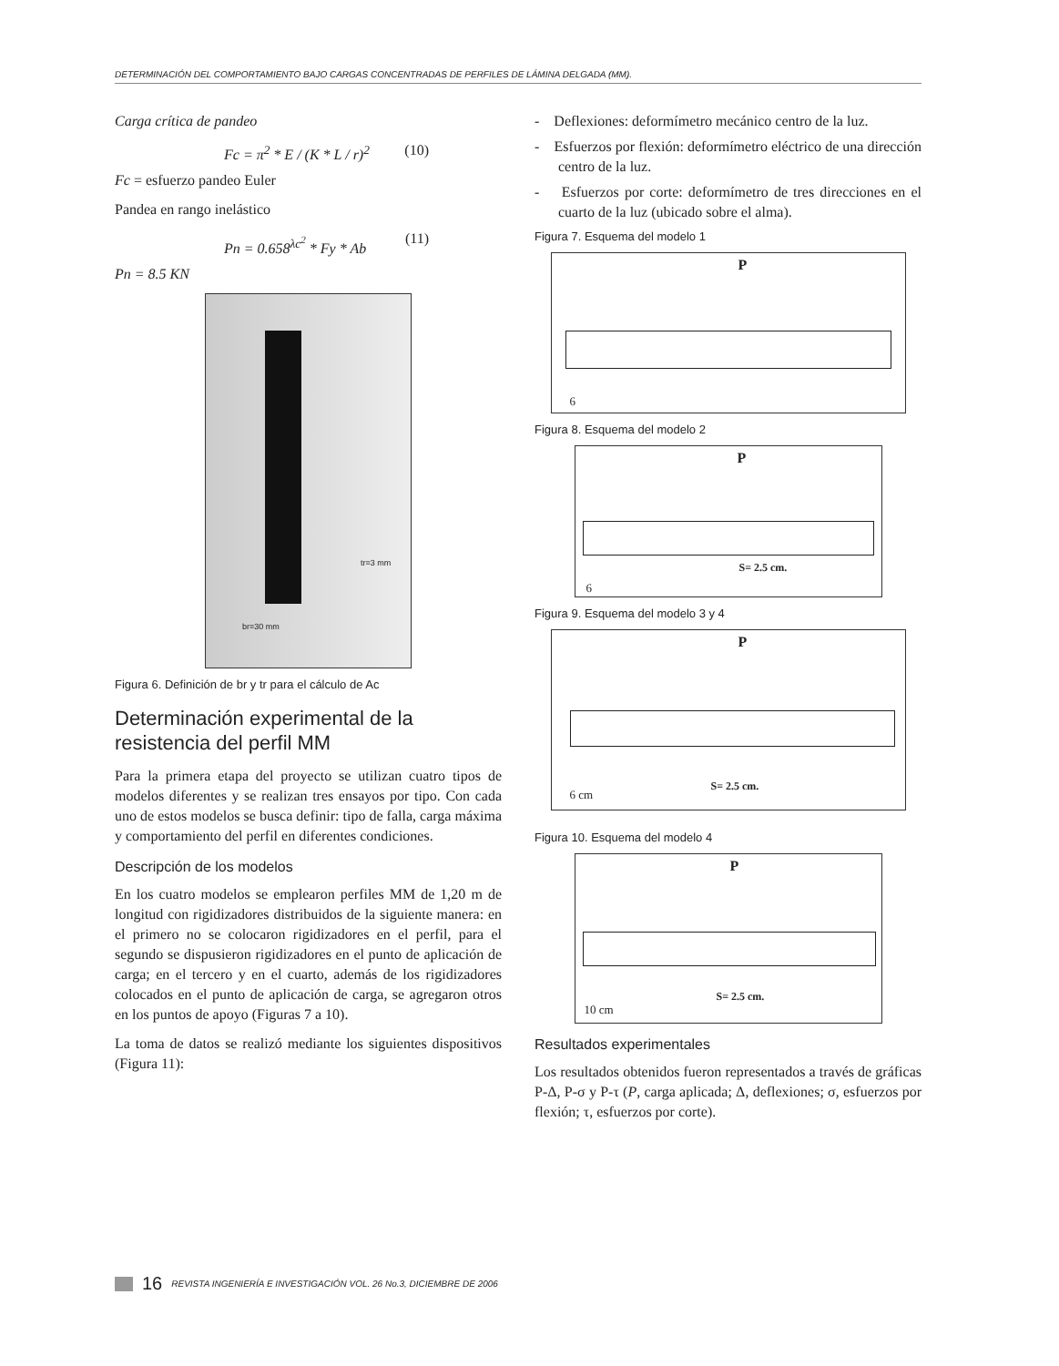DETERMINACIÓN DEL COMPORTAMIENTO BAJO CARGAS CONCENTRADAS DE PERFILES DE LÁMINA DELGADA (MM).
Carga crítica de pandeo
Fc = π<sup>2</sup> * E / (K * L / r)<sup>2</sup> (10)
Fc = esfuerzo pandeo Euler
Pandea en rango inelástico
Pn = 0.658<sup>λc<sup>2</sup></sup> * Fy * Ab (11)
Pn = 8.5 KN
br=30 mm
tr=3 mm
Figura 6. Definición de br y tr para el cálculo de Ac
Determinación experimental de la resistencia del perfil MM
Para la primera etapa del proyecto se utilizan cuatro tipos de modelos diferentes y se realizan tres ensayos por tipo. Con cada uno de estos modelos se busca definir: tipo de falla, carga máxima y comportamiento del perfil en diferentes condiciones.
Descripción de los modelos
En los cuatro modelos se emplearon perfiles MM de 1,20 m de longitud con rigidizadores distribuidos de la siguiente manera: en el primero no se colocaron rigidizadores en el perfil, para el segundo se dispusieron rigidizadores en el punto de aplicación de carga; en el tercero y en el cuarto, además de los rigidizadores colocados en el punto de aplicación de carga, se agregaron otros en los puntos de apoyo (Figuras 7 a 10).
La toma de datos se realizó mediante los siguientes dispositivos (Figura 11):
- Deflexiones: deformímetro mecánico centro de la luz.
- Esfuerzos por flexión: deformímetro eléctrico de una dirección centro de la luz.
- Esfuerzos por corte: deformímetro de tres direcciones en el cuarto de la luz (ubicado sobre el alma).
Figura 7. Esquema del modelo 1
P
6
Figura 8. Esquema del modelo 2
P
S= 2.5 cm.
6
Figura 9. Esquema del modelo 3 y 4
P
S= 2.5 cm.
6 cm
Figura 10. Esquema del modelo 4
P
S= 2.5 cm.
10 cm
Resultados experimentales
Los resultados obtenidos fueron representados a través de gráficas P-Δ, P-σ y P-τ (P, carga aplicada; Δ, deflexiones; σ, esfuerzos por flexión; τ, esfuerzos por corte).
16 REVISTA INGENIERÍA E INVESTIGACIÓN VOL. 26 No.3, DICIEMBRE DE 2006